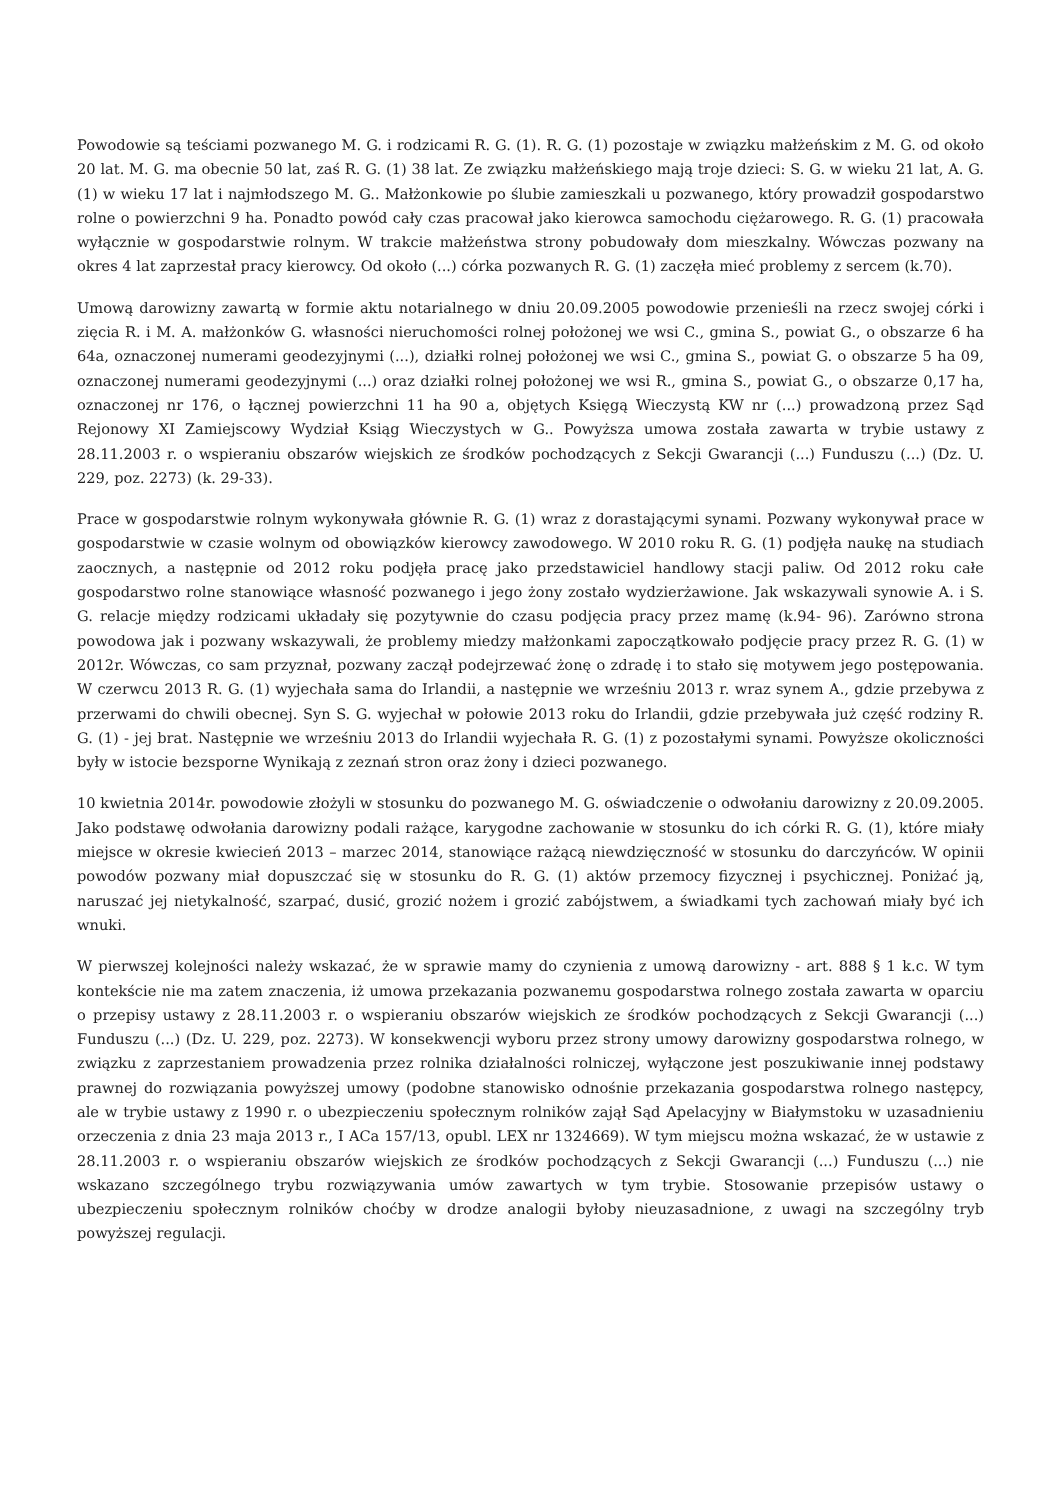Powodowie są teściami pozwanego M. G. i rodzicami R. G. (1). R. G. (1) pozostaje w związku małżeńskim z M. G. od około 20 lat. M. G. ma obecnie 50 lat, zaś R. G. (1) 38 lat. Ze związku małżeńskiego mają troje dzieci: S. G. w wieku 21 lat, A. G. (1) w wieku 17 lat i najmłodszego M. G.. Małżonkowie po ślubie zamieszkali u pozwanego, który prowadził gospodarstwo rolne o powierzchni 9 ha. Ponadto powód cały czas pracował jako kierowca samochodu ciężarowego. R. G. (1) pracowała wyłącznie w gospodarstwie rolnym. W trakcie małżeństwa strony pobudowały dom mieszkalny. Wówczas pozwany na okres 4 lat zaprzestał pracy kierowcy. Od około (...) córka pozwanych R. G. (1) zaczęła mieć problemy z sercem (k.70).
Umową darowizny zawartą w formie aktu notarialnego w dniu 20.09.2005 powodowie przenieśli na rzecz swojej córki i zięcia R. i M. A. małżonków G. własności nieruchomości rolnej położonej we wsi C., gmina S., powiat G., o obszarze 6 ha 64a, oznaczonej numerami geodezyjnymi (...), działki rolnej położonej we wsi C., gmina S., powiat G. o obszarze 5 ha 09, oznaczonej numerami geodezyjnymi (...) oraz działki rolnej położonej we wsi R., gmina S., powiat G., o obszarze 0,17 ha, oznaczonej nr 176, o łącznej powierzchni 11 ha 90 a, objętych Księgą Wieczystą KW nr (...) prowadzoną przez Sąd Rejonowy XI Zamiejscowy Wydział Ksiąg Wieczystych w G.. Powyższa umowa została zawarta w trybie ustawy z 28.11.2003 r. o wspieraniu obszarów wiejskich ze środków pochodzących z Sekcji Gwarancji (...) Funduszu (...) (Dz. U. 229, poz. 2273) (k. 29-33).
Prace w gospodarstwie rolnym wykonywała głównie R. G. (1) wraz z dorastającymi synami. Pozwany wykonywał prace w gospodarstwie w czasie wolnym od obowiązków kierowcy zawodowego. W 2010 roku R. G. (1) podjęła naukę na studiach zaocznych, a następnie od 2012 roku podjęła pracę jako przedstawiciel handlowy stacji paliw. Od 2012 roku całe gospodarstwo rolne stanowiące własność pozwanego i jego żony zostało wydzierżawione. Jak wskazywali synowie A. i S. G. relacje między rodzicami układały się pozytywnie do czasu podjęcia pracy przez mamę (k.94- 96). Zarówno strona powodowa jak i pozwany wskazywali, że problemy miedzy małżonkami zapoczątkowało podjęcie pracy przez R. G. (1) w 2012r. Wówczas, co sam przyznał, pozwany zaczął podejrzewać żonę o zdradę i to stało się motywem jego postępowania. W czerwcu 2013 R. G. (1) wyjechała sama do Irlandii, a następnie we wrześniu 2013 r. wraz synem A., gdzie przebywa z przerwami do chwili obecnej. Syn S. G. wyjechał w połowie 2013 roku do Irlandii, gdzie przebywała już część rodziny R. G. (1) - jej brat. Następnie we wrześniu 2013 do Irlandii wyjechała R. G. (1) z pozostałymi synami. Powyższe okoliczności były w istocie bezsporne Wynikają z zeznań stron oraz żony i dzieci pozwanego.
10 kwietnia 2014r. powodowie złożyli w stosunku do pozwanego M. G. oświadczenie o odwołaniu darowizny z 20.09.2005. Jako podstawę odwołania darowizny podali rażące, karygodne zachowanie w stosunku do ich córki R. G. (1), które miały miejsce w okresie kwiecień 2013 – marzec 2014, stanowiące rażącą niewdzięczność w stosunku do darczyńców. W opinii powodów pozwany miał dopuszczać się w stosunku do R. G. (1) aktów przemocy fizycznej i psychicznej. Poniżać ją, naruszać jej nietykalność, szarpać, dusić, grozić nożem i grozić zabójstwem, a świadkami tych zachowań miały być ich wnuki.
W pierwszej kolejności należy wskazać, że w sprawie mamy do czynienia z umową darowizny - art. 888 § 1 k.c. W tym kontekście nie ma zatem znaczenia, iż umowa przekazania pozwanemu gospodarstwa rolnego została zawarta w oparciu o przepisy ustawy z 28.11.2003 r. o wspieraniu obszarów wiejskich ze środków pochodzących z Sekcji Gwarancji (...) Funduszu (...) (Dz. U. 229, poz. 2273). W konsekwencji wyboru przez strony umowy darowizny gospodarstwa rolnego, w związku z zaprzestaniem prowadzenia przez rolnika działalności rolniczej, wyłączone jest poszukiwanie innej podstawy prawnej do rozwiązania powyższej umowy (podobne stanowisko odnośnie przekazania gospodarstwa rolnego następcy, ale w trybie ustawy z 1990 r. o ubezpieczeniu społecznym rolników zajął Sąd Apelacyjny w Białymstoku w uzasadnieniu orzeczenia z dnia 23 maja 2013 r., I ACa 157/13, opubl. LEX nr 1324669). W tym miejscu można wskazać, że w ustawie z 28.11.2003 r. o wspieraniu obszarów wiejskich ze środków pochodzących z Sekcji Gwarancji (...) Funduszu (...) nie wskazano szczególnego trybu rozwiązywania umów zawartych w tym trybie. Stosowanie przepisów ustawy o ubezpieczeniu społecznym rolników choćby w drodze analogii byłoby nieuzasadnione, z uwagi na szczególny tryb powyższej regulacji.